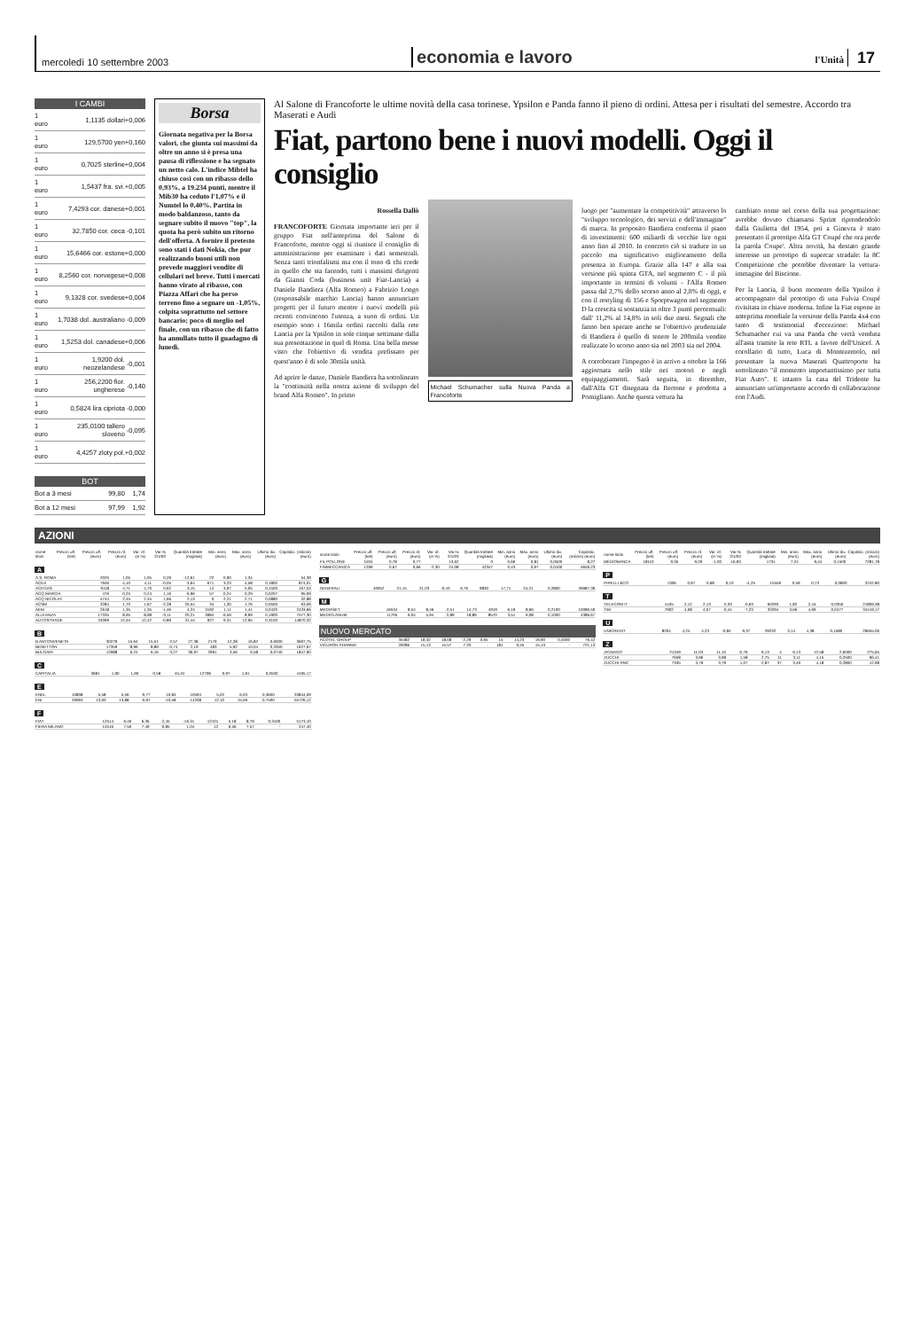mercoledì 10 settembre 2003 economia e lavoro l'Unità 17
I CAMBI
| 1 euro | 1,1135 dollari | +0,006 |
| 1 euro | 129,5700 yen | +0,160 |
| 1 euro | 0,7025 sterline | +0,004 |
| 1 euro | 1,5437 fra. svi. | +0,005 |
| 1 euro | 7,4293 cor. danese | +0,001 |
| 1 euro | 32,7850 cor. ceca | -0,101 |
| 1 euro | 15,6466 cor. estone | +0,000 |
| 1 euro | 8,2560 cor. norvegese | +0,008 |
| 1 euro | 9,1328 cor. svedese | +0,004 |
| 1 euro | 1,7038 dol. australiano | -0,009 |
| 1 euro | 1,5253 dol. canadese | +0,006 |
| 1 euro | 1,9200 dol. neozelandese | -0,001 |
| 1 euro | 256,2200 fior. ungherese | -0,140 |
| 1 euro | 0,5824 lira cipriota | -0,000 |
| 1 euro | 235,0100 tallero sloveno | -0,095 |
| 1 euro | 4,4257 zloty pol. | +0,002 |
BOT
| Bot a 3 mesi | 99,80 | 1,74 |
| Bot a 12 mesi | 97,99 | 1,92 |
Borsa
Giornata negativa per la Borsa valori, che giunta sui massimi da oltre un anno si è presa una pausa di riflessione e ha segnato un netto calo. L'indice Mibtel ha chiuso così con un ribasso dello 0,93%, a 19.234 punti, mentre il Mib30 ha ceduto l'1,07% e il Numtel lo 0,40%. Partita in modo baldanzoso, tanto da segnare subito il nuovo "top", la quota ha però subito un ritorno dell'offerta. A fornire il pretesto sono stati i dati Nokia, che pur realizzando buoni utili non prevede maggiori vendite di cellulari nel breve. Tutti i mercati hanno virato al ribasso, con Piazza Affari che ha perso terreno fino a segnare un -1,05%, colpita soprattutto nel settore bancario; poco di meglio nel finale, con un ribasso che di fatto ha annullato tutto il guadagno di lunedì.
Al Salone di Francoforte le ultime novità della casa torinese. Ypsilon e Panda fanno il pieno di ordini. Attesa per i risultati del semestre. Accordo tra Maserati e Audi
Fiat, partono bene i nuovi modelli. Oggi il consiglio
Rossella Dallò
FRANCOFORTE Giornata importante ieri per il gruppo Fiat nell'anteprima del Salone di Francoforte, mentre oggi si riunisce il consiglio di amministrazione per esaminare i dati semestrali. Senza tanti trionfalismi ma con il tono di chi crede in quello che sta facendo, tutti i massimi dirigenti da Gianni Coda (business unit Fiat-Lancia) a Daniele Bandiera (Alfa Romeo) a Fabrizio Longo (responsabile marchio Lancia) hanno annunciato progetti per il futuro mentre i nuovi modelli più recenti convincono l'utenza, a suon di ordini. Un esempio sono i 16mila ordini raccolti dalla rete Lancia per la Ypsilon in sole cinque settimane dalla sua presentazione in quel di Roma. Una bella messe visto che l'obiettivo di vendita prefissato per quest'anno è di sole 30mila unità.
Ad aprire le danze, Daniele Bandiera ha sottolineato la "continuità nella nostra azione di sviluppo del brand Alfa Romeo". In primo
Michael Schumacher sulla Nuova Panda a Francoforte
luogo per "aumentare la competitività" attraverso lo "sviluppo tecnologico, dei servizi e dell'immagine" di marca. In proposito Bandiera conferma il piano di investimenti: 600 miliardi di vecchie lire ogni anno fino al 2010. In concreto ciò si traduce in un piccolo ma significativo miglioramento della presenza in Europa. Grazie alla 147 e alla sua versione più spinta GTA, nel segmento C - il più importante in termini di volumi - l'Alfa Romeo passa dal 2,7% dello scorso anno al 2,8% di oggi, e con il restyling di 156 e Sporptwagon nel segmento D la crescita si sostanzia in oltre 3 punti percentuali: dall' 11,2% al 14,8% in soli due mesi. Segnali che fanno ben sperare anche se l'obiettivo prudenziale di Bandiera è quello di tenere le 200mila vendite realizzate lo scorso anno sia nel 2003 sia nel 2004.
A corroborare l'impegno è in arrivo a ottobre la 166 aggiornata nello stile nei motori e negli equipaggiamenti. Sarà seguita, in dicembre, dall'Alfa GT disegnata da Bertone e prodotta a Pomigliano. Anche questa vettura ha
cambiato nome nel corso della sua progettazione: avrebbe dovuto chiamarsi Sprint riprendendolo dalla Giulietta del 1954, poi a Ginevra è stato presentato il prototipo Alfa GT Coupé che ora perde la parola Coupe'. Altra novità, ha destato grande interesse un prototipo di supercar stradale: la 8C Competizione che potrebbe diventare la vettura-immagine del Biscione.
Per la Lancia, il buon momento della Ypsilon è accompagnato dal prototipo di una Fulvia Coupé rivisitata in chiave moderna. Infine la Fiat espone in anteprima mondiale la versione della Panda 4x4 con tanto di testimonial d'eccezione: Michael Schumacher cui va una Panda che verrà venduta all'asta tramite la rete RTL a favore dell'Unicef. A corollario di tutto, Luca di Montezemolo, nel presentare la nuova Maserati Quattroporte ha sottolineato "il momento importantissimo per tutta Fiat Auto". E intanto la casa del Tridente ha annunciato un'importante accordo di collaborazione con l'Audi.
AZIONI
| nome titolo | Prezzo uff. (lire) | Prezzo uff. (euro) | Prezzo rif. (euro) | Var. rif. (in %) | Var.% 2/1/03 | Quantità trattate (migliaia) | Min. anno (euro) | Max. anno (euro) | Ultimo div. (euro) | Capitaliz. (milioni) (euro) |
| --- | --- | --- | --- | --- | --- | --- | --- | --- | --- | --- |
A
| A.S. ROMA | 2025 | 1,05 | 1,05 | 0,29 | -12,61 | 22 | 0,90 | 1,34 | - | 54,39 |
| ACEA | 7946 | 4,10 | 4,11 | -0,05 | -3,64 | 671 | 3,23 | 4,58 | 0,1800 | 874,01 |
| ACEGAS | 9118 | 4,71 | 4,70 | 0,62 | 3,15 | 14 | 3,97 | 5,05 | 0,1500 | 167,53 |
| ACQ MARCIA | 476 | 0,25 | 0,24 | 1,16 | -6,96 | 57 | 0,24 | 0,29 | 0,0207 | 95,09 |
| ACQ NICOLAY | 4744 | 2,45 | 2,45 | 1,66 | 2,13 | 0 | 2,21 | 2,71 | 0,0880 | 32,88 |
| ACSM | 3284 | 1,70 | 1,67 | -2,28 | 25,54 | 34 | 1,30 | 1,76 | 0,0500 | 63,09 |
| AEM | 2618 | 1,35 | 1,35 | -1,46 | 4,24 | 3192 | 1,11 | 1,41 | 0,0420 | 2433,66 |
| ALLEANZA | 17335 | 8,95 | 8,98 | -0,11 | 20,21 | 3984 | 6,59 | 8,99 | 0,1900 | 7577,30 |
| AUTOSTRADE | 24099 | 12,45 | 12,42 | -0,89 | 31,44 | 927 | 9,31 | 12,95 | 0,3100 | 14870,32 |
B
| B ANTONVENETA | 30279 | 15,64 | 15,51 | -2,57 | 27,38 | 2179 | 12,28 | 16,82 | 0,6000 | 3697,75 |
| BENETTON | 17359 | 8,96 | 8,89 | -0,74 | 2,19 | 483 | 5,92 | 10,04 | 0,3350 | 1627,67 |
| BULGARI | 12088 | 6,24 | 6,16 | -3,27 | 36,97 | 2991 | 3,56 | 6,58 | 0,0740 | 1847,90 |
C
| CAPITALIA | 3681 | 1,90 | 1,90 | -0,58 | 45,34 | 12708 | 0,97 | 1,91 | 0,0500 | 4195,17 |
E
| ENEL | 10808 | 5,58 | 5,56 | -0,77 | 10,84 | 10594 | 5,02 | 6,03 | 0,3600 | 33844,09 |
| ENI | 26963 | 13,93 | 13,88 | -0,97 | -10,58 | 14208 | 12,10 | 15,59 | 0,7500 | 55726,12 |
F
| FIAT | 12514 | 6,46 | 6,36 | -2,45 | -16,31 | 12101 | 5,18 | 8,79 | 0,3100 | 5173,10 |
| FIERA MILANO | 14516 | 7,50 | 7,49 | -0,85 | 1,04 | 12 | 6,56 | 7,57 | - | 247,40 |
| nome titolo | Prezzo uff. (lire) | Prezzo uff. (euro) | Prezzo rif. (euro) | Var. rif. (in %) | Var.% 2/1/03 | Quantità trattate (migliaia) | Min. anno (euro) | Max. anno (euro) | Ultimo div. (euro) | Capitaliz. (milioni) (euro) |
| --- | --- | --- | --- | --- | --- | --- | --- | --- | --- | --- |
| FIL POLLONE | 1504 | 0,78 | 0,77 | - | 13,62 | 0 | 0,66 | 0,81 | 0,0500 | 8,27 |
| FINMECCANICA | 1299 | 0,67 | 0,66 | -2,30 | 24,08 | 42347 | 0,43 | 0,67 | 0,0100 | 5659,23 |
G
| GENERALI | 40952 | 21,15 | 21,03 | -0,43 | 6,76 | 9830 | 17,71 | 24,21 | 0,2800 | 26987,39 |
M
| MEDIASET | 16534 | 8,54 | 8,46 | -2,51 | 14,73 | 4919 | 6,19 | 8,66 | 0,2100 | 10086,50 |
| MEDIOLANUM | 11705 | 6,04 | 5,94 | -2,89 | 18,86 | 8570 | 3,51 | 6,08 | 0,1000 | 4386,67 |
NUOVO MERCATO
| ACOTEL GROUP | 35482 | 18,32 | 18,08 | -2,29 | 0,65 | 15 | 14,23 | 19,90 | 0,4000 | 76,42 |
| VICURON PHARMA | 29286 | 15,13 | 15,57 | 7,33 | - | 181 | 9,45 | 15,13 | - | 721,13 |
| nome titolo | Prezzo uff. (lire) | Prezzo uff. (euro) | Prezzo rif. (euro) | Var. rif. (in %) | Var.% 2/1/03 | Quantità trattate (migliaia) | Min. anno (euro) | Max. anno (euro) | Ultimo div. (euro) | Capitaliz. (milioni) (euro) |
| --- | --- | --- | --- | --- | --- | --- | --- | --- | --- | --- |
| MEDIOBANCA | 18110 | 9,35 | 9,29 | -1,00 | 16,93 | 1731 | 7,24 | 9,44 | 0,1500 | 7281,78 |
P
| PIRELLI &CO | 1306 | 0,67 | 0,68 | 0,10 | -4,25 | 15559 | 0,59 | 0,73 | 0,0800 | 2242,80 |
T
| TELECOM IT | 4105 | 2,12 | 2,13 | 0,33 | -0,63 | 60293 | 1,82 | 2,44 | 0,0350 | 21809,38 |
| TIM | 7902 | 4,08 | 4,07 | -0,44 | -7,23 | 33294 | 3,66 | 4,69 | 0,0477 | 34419,17 |
U
| UNICREDIT | 8204 | 4,24 | 4,23 | -0,84 | 9,37 | 29232 | 3,14 | 4,38 | 0,1580 | 26655,06 |
Z
| ZIGNAGO | 21349 | 11,03 | 11,10 | -0,76 | 9,13 | 4 | 9,13 | 12,58 | 2,6000 | 275,65 |
| ZUCCHI | 7658 | 3,96 | 3,98 | 1,58 | 2,75 | 11 | 3,11 | 4,15 | 0,2500 | 96,41 |
| ZUCCHI RNC | 7335 | 3,79 | 3,79 | 1,07 | -2,87 | 37 | 3,49 | 4,18 | 0,2800 | 12,98 |